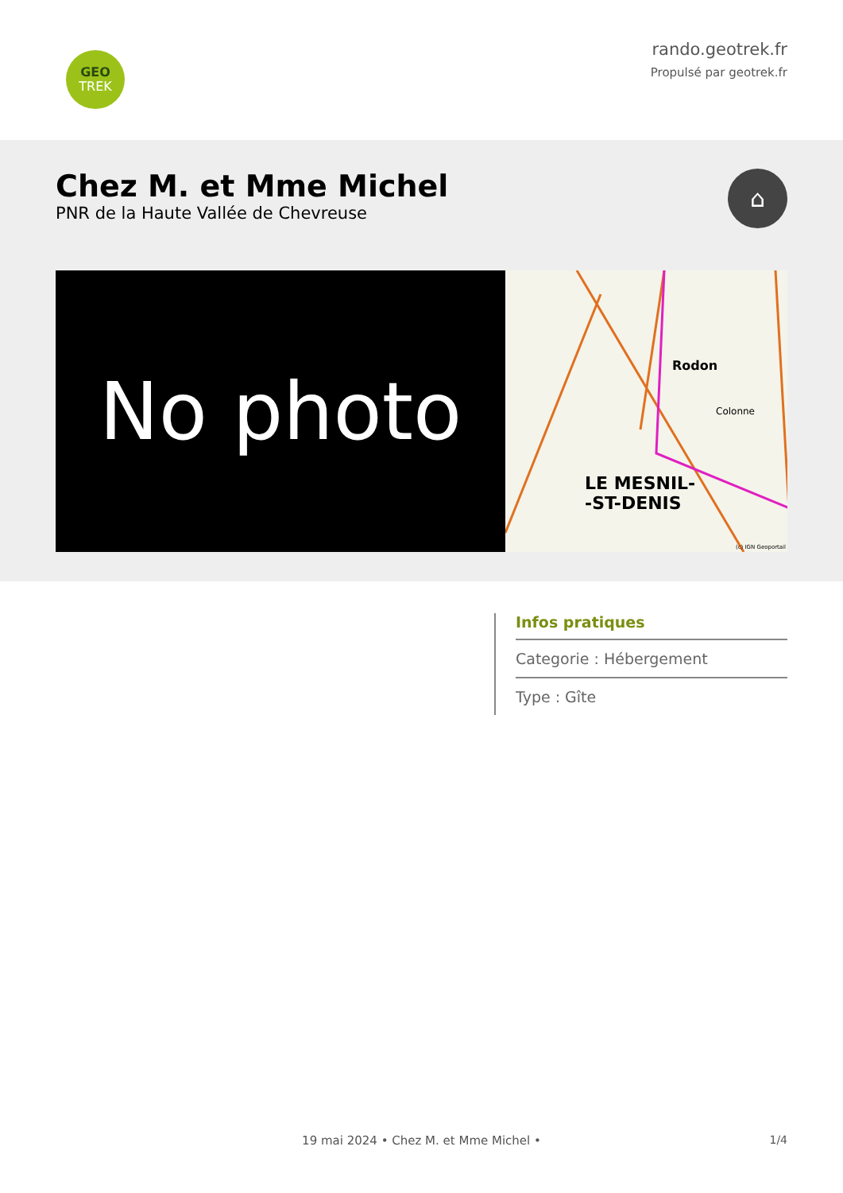GEO
TREK
rando.geotrek.fr
Propulsé par geotrek.fr
Chez M. et Mme Michel
PNR de la Haute Vallée de Chevreuse
⌂
No photo
Rodon
Colonne
LE MESNIL-
-ST-DENIS
(c) IGN Geoportail
Infos pratiques
Categorie : Hébergement
Type : Gîte
19 mai 2024 • Chez M. et Mme Michel • 1/4